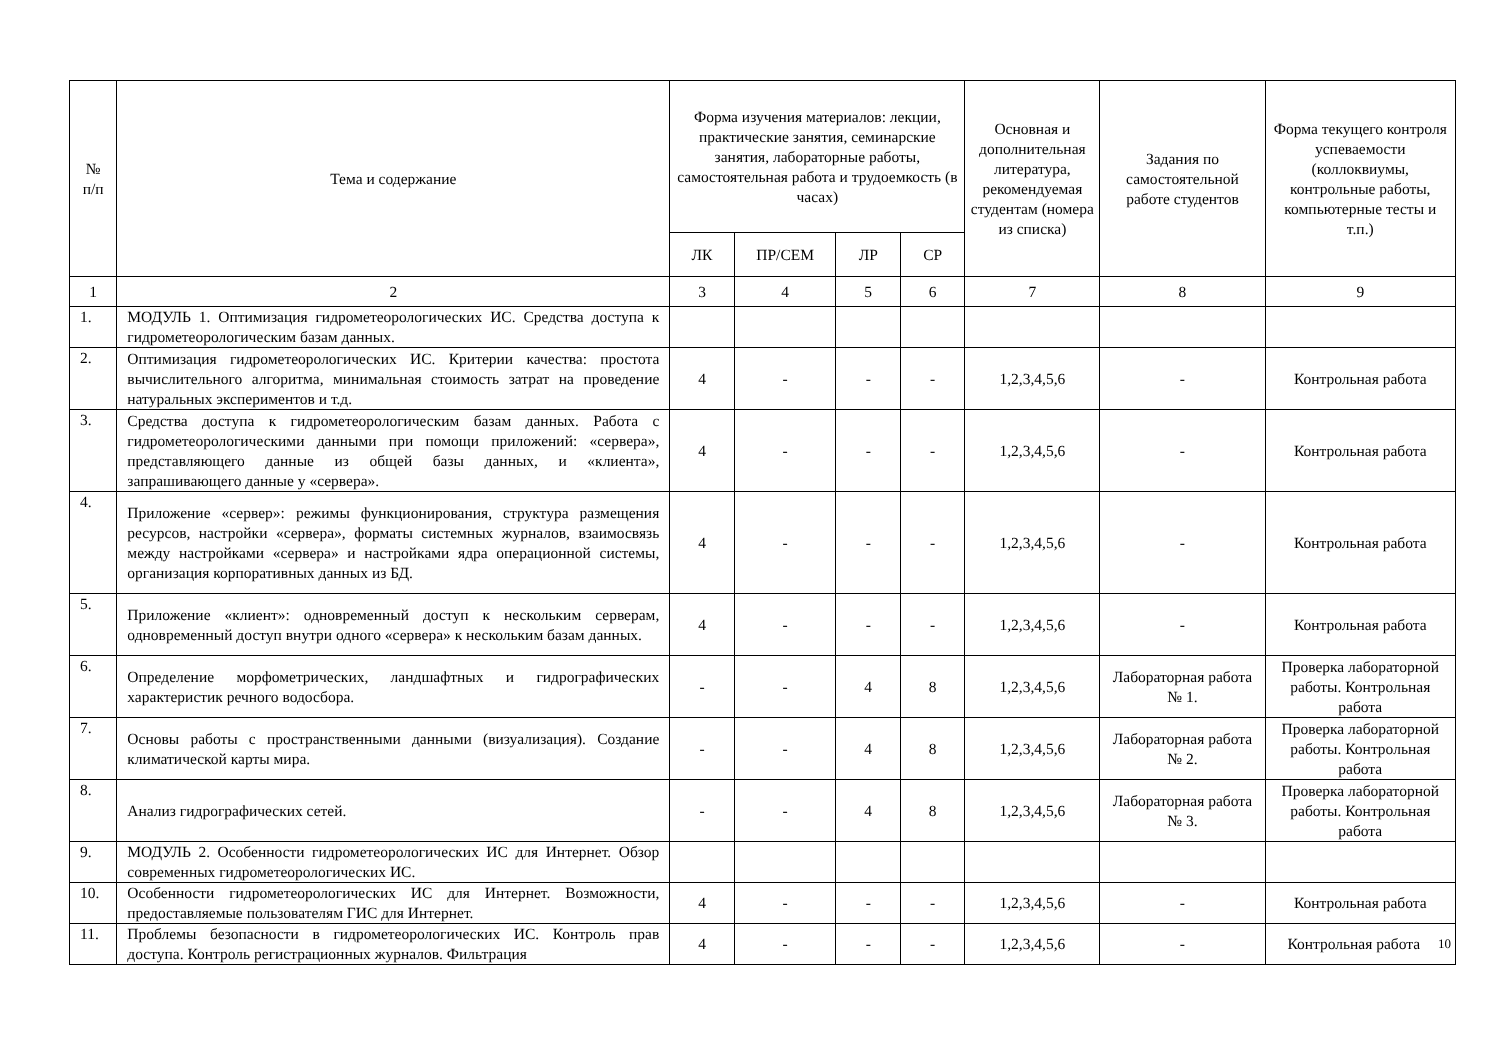| № п/п | Тема и содержание | Форма изучения материалов: лекции, практические занятия, семинарские занятия, лабораторные работы, самостоятельная работа и трудоемкость (в часах) | | | | Основная и дополнительная литература, рекомендуемая студентам (номера из списка) | Задания по самостоятельной работе студентов | Форма текущего контроля успеваемости (коллоквиумы, контрольные работы, компьютерные тесты и т.п.) |
| --- | --- | --- | --- | --- | --- | --- | --- | --- |
| | | ЛК | ПР/СЕМ | ЛР | СР | | | |
| 1 | 2 | 3 | 4 | 5 | 6 | 7 | 8 | 9 |
| 1. | МОДУЛЬ 1. Оптимизация гидрометеорологических ИС. Средства доступа к гидрометеорологическим базам данных. | | | | | | | |
| 2. | Оптимизация гидрометеорологических ИС. Критерии качества: простота вычислительного алгоритма, минимальная стоимость затрат на проведение натуральных экспериментов и т.д. | 4 | - | - | - | 1,2,3,4,5,6 | - | Контрольная работа |
| 3. | Средства доступа к гидрометеорологическим базам данных. Работа с гидрометеорологическими данными при помощи приложений: «сервера», представляющего данные из общей базы данных, и «клиента», запрашивающего данные у «сервера». | 4 | - | - | - | 1,2,3,4,5,6 | - | Контрольная работа |
| 4. | Приложение «сервер»: режимы функционирования, структура размещения ресурсов, настройки «сервера», форматы системных журналов, взаимосвязь между настройками «сервера» и настройками ядра операционной системы, организация корпоративных данных из БД. | 4 | - | - | - | 1,2,3,4,5,6 | - | Контрольная работа |
| 5. | Приложение «клиент»: одновременный доступ к нескольким серверам, одновременный доступ внутри одного «сервера» к нескольким базам данных. | 4 | - | - | - | 1,2,3,4,5,6 | - | Контрольная работа |
| 6. | Определение морфометрических, ландшафтных и гидрографических характеристик речного водосбора. | - | - | 4 | 8 | 1,2,3,4,5,6 | Лабораторная работа № 1. | Проверка лабораторной работы. Контрольная работа |
| 7. | Основы работы с пространственными данными (визуализация). Создание климатической карты мира. | - | - | 4 | 8 | 1,2,3,4,5,6 | Лабораторная работа № 2. | Проверка лабораторной работы. Контрольная работа |
| 8. | Анализ гидрографических сетей. | - | - | 4 | 8 | 1,2,3,4,5,6 | Лабораторная работа № 3. | Проверка лабораторной работы. Контрольная работа |
| 9. | МОДУЛЬ 2. Особенности гидрометеорологических ИС для Интернет. Обзор современных гидрометеорологических ИС. | | | | | | | |
| 10. | Особенности гидрометеорологических ИС для Интернет. Возможности, предоставляемые пользователям ГИС для Интернет. | 4 | - | - | - | 1,2,3,4,5,6 | - | Контрольная работа |
| 11. | Проблемы безопасности в гидрометеорологических ИС. Контроль прав доступа. Контроль регистрационных журналов. Фильтрация | 4 | - | - | - | 1,2,3,4,5,6 | - | Контрольная работа 10 |